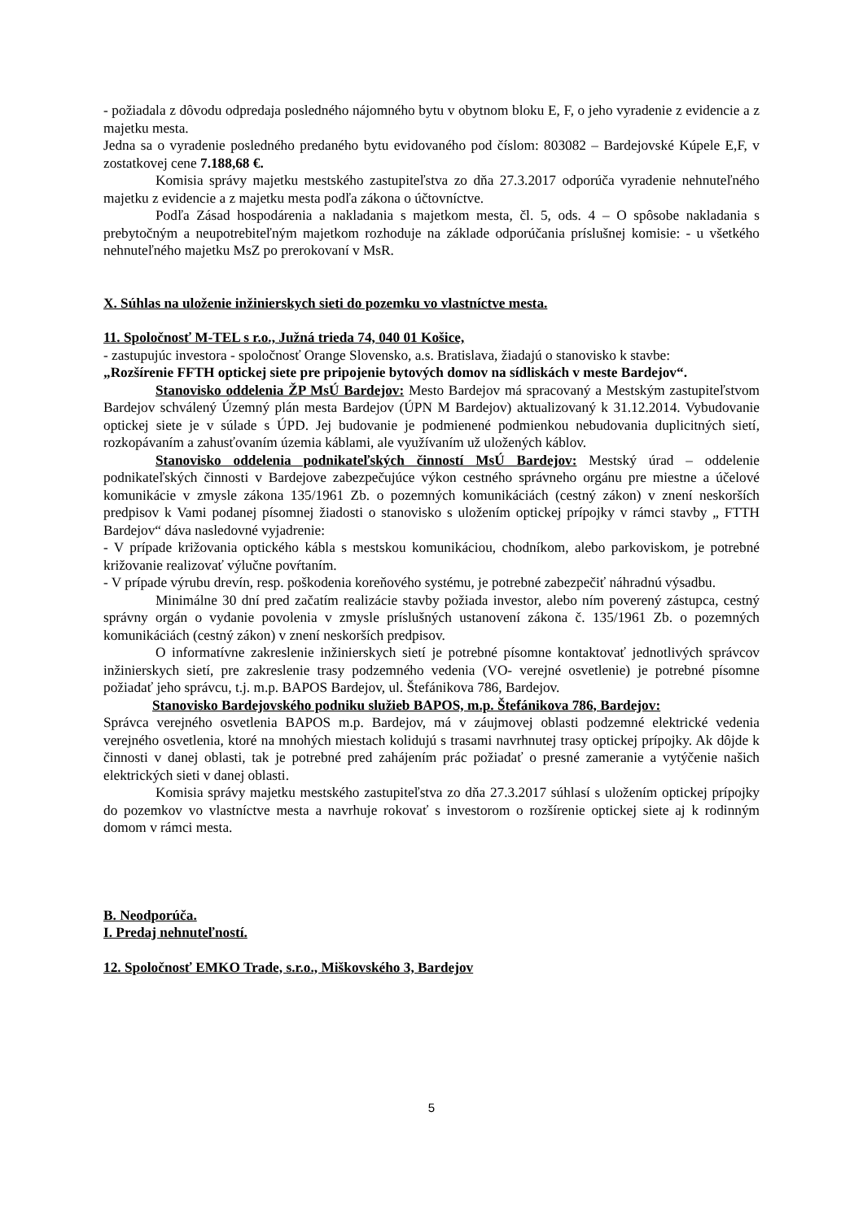- požiadala z dôvodu odpredaja posledného nájomného bytu v obytnom bloku E, F, o jeho vyradenie z evidencie a z majetku mesta.
Jedna sa o vyradenie posledného predaného bytu evidovaného pod číslom: 803082 – Bardejovské Kúpele E,F, v zostatkovej cene 7.188,68 €.
Komisia správy majetku mestského zastupiteľstva zo dňa 27.3.2017 odporúča vyradenie nehnuteľného majetku z evidencie a z majetku mesta podľa zákona o účtovníctve.
Podľa Zásad hospodárenia a nakladania s majetkom mesta, čl. 5, ods. 4 – O spôsobe nakladania s prebytočným a neupotrebiteľným majetkom rozhoduje na základe odporúčania príslušnej komisie: - u všetkého nehnuteľného majetku MsZ po prerokovaní v MsR.
X. Súhlas na uloženie inžinierskych sieti do pozemku vo vlastníctve mesta.
11. Spoločnosť M-TEL s r.o., Južná trieda 74, 040 01 Košice,
- zastupujúc investora - spoločnosť Orange Slovensko, a.s. Bratislava, žiadajú o stanovisko k stavbe:
„Rozšírenie FFTH optickej siete pre pripojenie bytových domov na sídliskách v meste Bardejov“.
Stanovisko oddelenia ŽP MsÚ Bardejov: Mesto Bardejov má spracovaný a Mestským zastupiteľstvom Bardejov schválený Územný plán mesta Bardejov (ÚPN M Bardejov) aktualizovaný k 31.12.2014. Vybudovanie optickej siete je v súlade s ÚPD. Jej budovanie je podmienené podmienkou nebudovania duplicitných sietí, rozkopávaním a zahusťovaním územia káblami, ale využívaním už uložených káblov.
Stanovisko oddelenia podnikateľských činností MsÚ Bardejov: Mestský úrad – oddelenie podnikateľských činnosti v Bardejove zabezpečujúce výkon cestného správneho orgánu pre miestne a účelové komunikácie v zmysle zákona 135/1961 Zb. o pozemných komunikáciách (cestný zákon) v znení neskorších predpisov k Vami podanej písomnej žiadosti o stanovisko s uložením optickej prípojky v rámci stavby „ FTTH Bardejov“ dáva nasledovné vyjadrenie:
- V prípade križovania optického kábla s mestskou komunikáciou, chodníkom, alebo parkoviskom, je potrebné križovanie realizovať výlučne povŕtaním.
- V prípade výrubu drevín, resp. poškodenia koreňového systému, je potrebné zabezpečiť náhradnú výsadbu.
Minimálne 30 dní pred začatím realizácie stavby požiada investor, alebo ním poverený zástupca, cestný správny orgán o vydanie povolenia v zmysle príslušných ustanovení zákona č. 135/1961 Zb. o pozemných komunikáciách (cestný zákon) v znení neskorších predpisov.
O informatívne zakreslenie inžinierskych sietí je potrebné písomne kontaktovať jednotlivých správcov inžinierskych sietí, pre zakreslenie trasy podzemného vedenia (VO- verejné osvetlenie) je potrebné písomne požiadať jeho správcu, t.j. m.p. BAPOS Bardejov, ul. Štefánikova 786, Bardejov.
Stanovisko Bardejovského podniku služieb BAPOS, m.p. Štefánikova 786, Bardejov:
Správca verejného osvetlenia BAPOS m.p. Bardejov, má v záujmovej oblasti podzemné elektrické vedenia verejného osvetlenia, ktoré na mnohých miestach kolidujú s trasami navrhnutej trasy optickej prípojky. Ak dôjde k činnosti v danej oblasti, tak je potrebné pred zahájením prác požiadať o presné zameranie a vytýčenie našich elektrických sieti v danej oblasti.
Komisia správy majetku mestského zastupiteľstva zo dňa 27.3.2017 súhlasí s uložením optickej prípojky do pozemkov vo vlastníctve mesta a navrhuje rokovať s investorom o rozšírenie optickej siete aj k rodinným domom v rámci mesta.
B. Neodporúča.
I. Predaj nehnuteľností.
12. Spoločnosť EMKO Trade, s.r.o., Miškovského 3, Bardejov
5